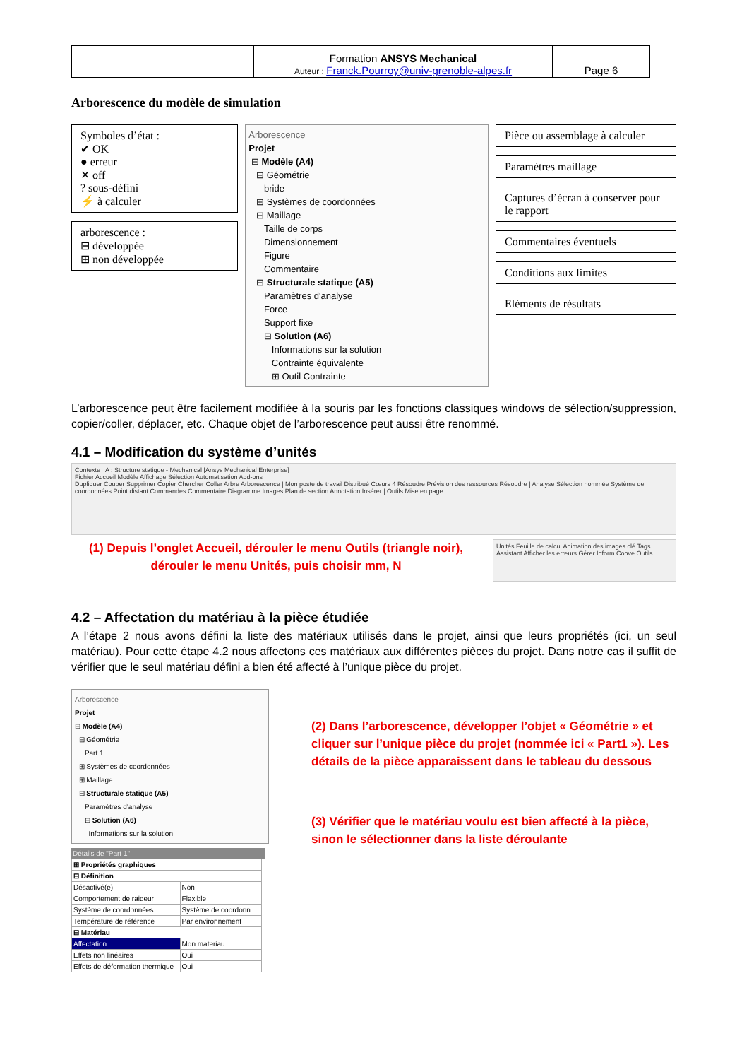| | Formation ANSYS Mechanical Auteur : Franck.Pourroy@univ-grenoble-alpes.fr | Page 6 |
Arborescence du modèle de simulation
Symboles d’état :
✔ OK
● erreur
✕ off
? sous-défini
⚡ à calculer
arborescence :
⊟ développée
⊞ non développée
Arborescence
Projet
⊟ Modèle (A4)
⊟ Géométrie
bride
⊞ Systèmes de coordonnées
⊟ Maillage
Taille de corps
Dimensionnement
Figure
Commentaire
⊟ Structurale statique (A5)
Paramètres d'analyse
Force
Support fixe
⊟ Solution (A6)
Informations sur la solution
Contrainte équivalente
⊞ Outil Contrainte
Pièce ou assemblage à calculer
Paramètres maillage
Captures d’écran à conserver pour le rapport
Commentaires éventuels
Conditions aux limites
Eléments de résultats
L’arborescence peut être facilement modifiée à la souris par les fonctions classiques windows de sélection/suppression, copier/coller, déplacer, etc. Chaque objet de l’arborescence peut aussi être renommé.
4.1 – Modification du système d’unités
Contexte A : Structure statique - Mechanical [Ansys Mechanical Enterprise]
Fichier Accueil Modèle Affichage Sélection Automatisation Add-ons
Dupliquer Couper Supprimer Copier Chercher Coller Arbre Arborescence | Mon poste de travail Distribué Cœurs 4 Résoudre Prévision des ressources Résoudre | Analyse Sélection nommée Système de coordonnées Point distant Commandes Commentaire Diagramme Images Plan de section Annotation Insérer | Outils Mise en page
(1) Depuis l’onglet Accueil, dérouler le menu Outils (triangle noir), dérouler le menu Unités, puis choisir mm, N
Unités Feuille de calcul Animation des images clé Tags Assistant Afficher les erreurs Gérer Inform Conve Outils
4.2 – Affectation du matériau à la pièce étudiée
A l’étape 2 nous avons défini la liste des matériaux utilisés dans le projet, ainsi que leurs propriétés (ici, un seul matériau). Pour cette étape 4.2 nous affectons ces matériaux aux différentes pièces du projet. Dans notre cas il suffit de vérifier que le seul matériau défini a bien été affecté à l’unique pièce du projet.
Arborescence
Projet
⊟ Modèle (A4)
⊟ Géométrie
Part 1
⊞ Systèmes de coordonnées
⊞ Maillage
⊟ Structurale statique (A5)
Paramètres d'analyse
⊟ Solution (A6)
Informations sur la solution
Détails de "Part 1"
| ⊞ Propriétés graphiques | |
| ⊟ Définition | |
| Désactivé(e) | Non |
| Comportement de raideur | Flexible |
| Système de coordonnées | Système de coordonn... |
| Température de référence | Par environnement |
| ⊟ Matériau | |
| Affectation | Mon materiau |
| Effets non linéaires | Oui |
| Effets de déformation thermique | Oui |
(2) Dans l’arborescence, développer l’objet « Géométrie » et cliquer sur l’unique pièce du projet (nommée ici « Part1 »). Les détails de la pièce apparaissent dans le tableau du dessous
(3) Vérifier que le matériau voulu est bien affecté à la pièce, sinon le sélectionner dans la liste déroulante